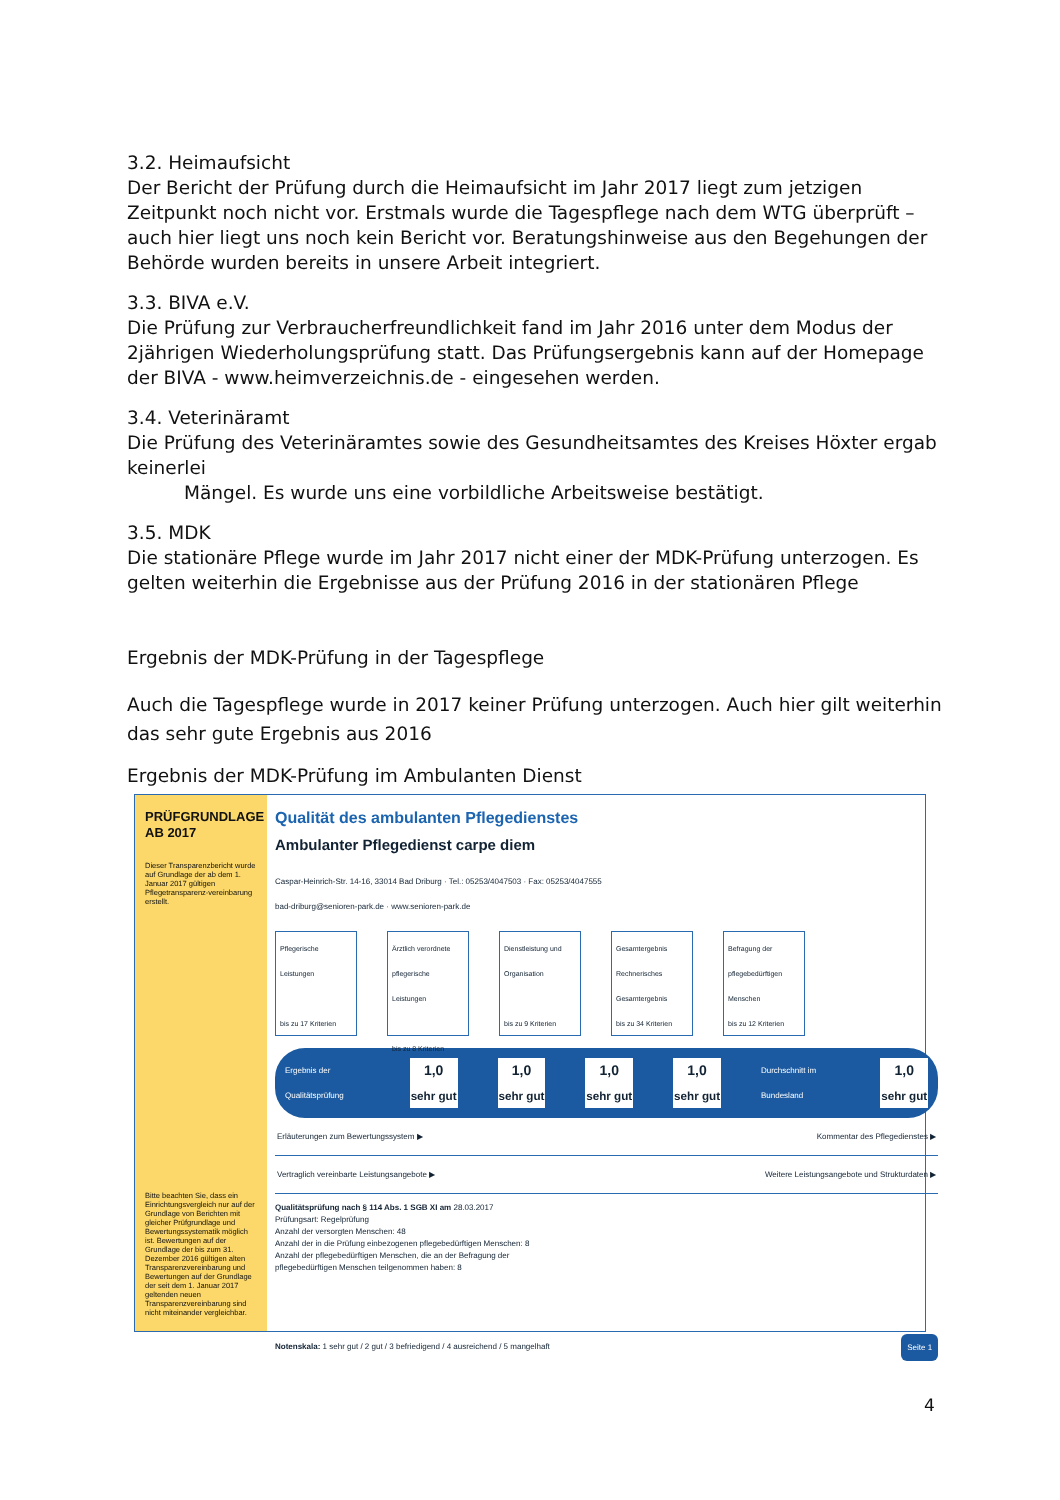3.2. Heimaufsicht
Der Bericht der Prüfung durch die Heimaufsicht im Jahr 2017 liegt zum jetzigen Zeitpunkt noch nicht vor. Erstmals wurde die Tagespflege nach dem WTG überprüft – auch hier liegt uns noch kein Bericht vor. Beratungshinweise aus den Begehungen der Behörde wurden bereits in unsere Arbeit integriert.
3.3. BIVA e.V.
Die Prüfung zur Verbraucherfreundlichkeit fand im Jahr 2016 unter dem Modus der 2jährigen Wiederholungsprüfung statt. Das Prüfungsergebnis kann auf der Homepage der BIVA - www.heimverzeichnis.de - eingesehen werden.
3.4. Veterinäramt
Die Prüfung des Veterinäramtes sowie des Gesundheitsamtes des Kreises Höxter ergab keinerlei
Mängel. Es wurde uns eine vorbildliche Arbeitsweise bestätigt.
3.5. MDK
Die stationäre Pflege wurde im Jahr 2017 nicht einer der MDK-Prüfung unterzogen. Es gelten weiterhin die Ergebnisse aus der Prüfung 2016 in der stationären Pflege
Ergebnis der MDK-Prüfung in der Tagespflege
Auch die Tagespflege wurde in 2017 keiner Prüfung unterzogen. Auch hier gilt weiterhin das sehr gute Ergebnis aus 2016
Ergebnis der MDK-Prüfung im Ambulanten Dienst
PRÜFGRUNDLAGE
AB 2017
Dieser Transparenzbericht wurde auf Grundlage der ab dem 1. Januar 2017 gültigen Pflegetransparenz-vereinbarung erstellt.
Bitte beachten Sie, dass ein Einrichtungsvergleich nur auf der Grundlage von Berichten mit gleicher Prüfgrundlage und Bewertungssystematik möglich ist. Bewertungen auf der Grundlage der bis zum 31. Dezember 2016 gültigen alten Transparenzvereinbarung und Bewertungen auf der Grundlage der seit dem 1. Januar 2017 geltenden neuen Transparenzvereinbarung sind nicht miteinander vergleichbar.
Qualität des ambulanten Pflegedienstes
Ambulanter Pflegedienst carpe diem
Caspar-Heinrich-Str. 14-16, 33014 Bad Driburg · Tel.: 05253/4047503 · Fax: 05253/4047555
bad-driburg@senioren-park.de · www.senioren-park.de
Pflegerische Leistungen
bis zu 17 Kriterien
Ärztlich verordnete pflegerische Leistungen
bis zu 8 Kriterien
Dienstleistung und Organisation
bis zu 9 Kriterien
Gesamtergebnis
Rechnerisches Gesamtergebnis
bis zu 34 Kriterien
Befragung der pflegebedürftigen Menschen
bis zu 12 Kriterien
Ergebnis der Qualitätsprüfung 1,0 sehr gut 1,0 sehr gut 1,0 sehr gut 1,0 sehr gut Durchschnitt im Bundesland 1,0 sehr gut
Erläuterungen zum Bewertungssystem ▶ Kommentar des Pflegedienstes ▶
Vertraglich vereinbarte Leistungsangebote ▶ Weitere Leistungsangebote und Strukturdaten ▶
Qualitätsprüfung nach § 114 Abs. 1 SGB XI am 28.03.2017
Prüfungsart: Regelprüfung
Anzahl der versorgten Menschen: 48
Anzahl der in die Prüfung einbezogenen pflegebedürftigen Menschen: 8
Anzahl der pflegebedürftigen Menschen, die an der Befragung der pflegebedürftigen Menschen teilgenommen haben: 8
Notenskala: 1 sehr gut / 2 gut / 3 befriedigend / 4 ausreichend / 5 mangelhaft Seite 1
4